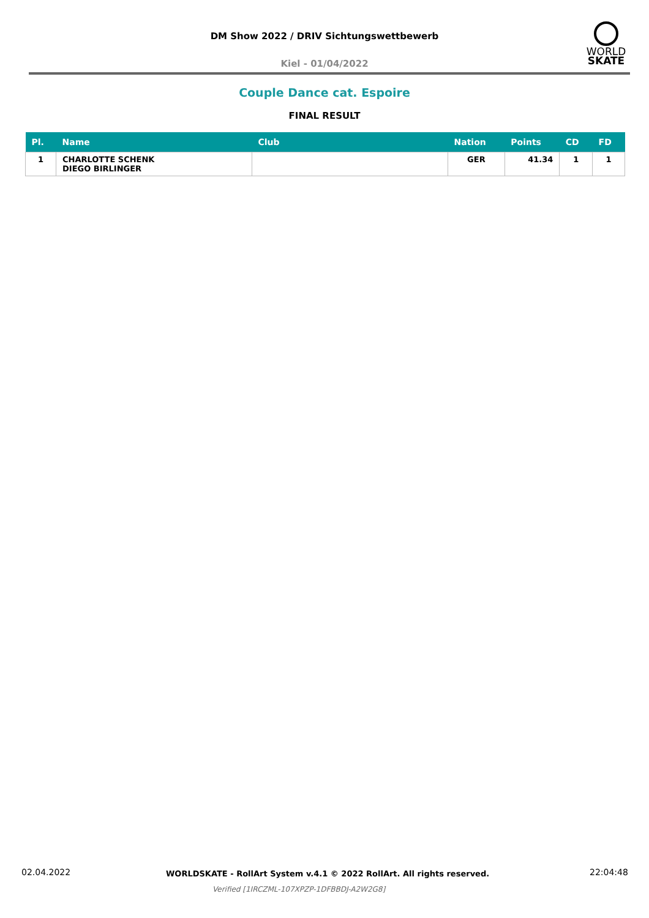DM Show 2022 / DRIV Sichtungswettbewerb
Kiel - 01/04/2022
WORLD
SKATE
Couple Dance cat. Espoire
FINAL RESULT
| Pl. | Name | Club | Nation | Points | CD | FD |
| --- | --- | --- | --- | --- | --- | --- |
| 1 | CHARLOTTE SCHENK DIEGO BIRLINGER | | GER | 41.34 | 1 | 1 |
02.04.2022
WORLDSKATE - RollArt System v.4.1 © 2022 RollArt. All rights reserved.
22:04:48
Verified [1IRCZML-107XPZP-1DFBBDJ-A2W2G8]